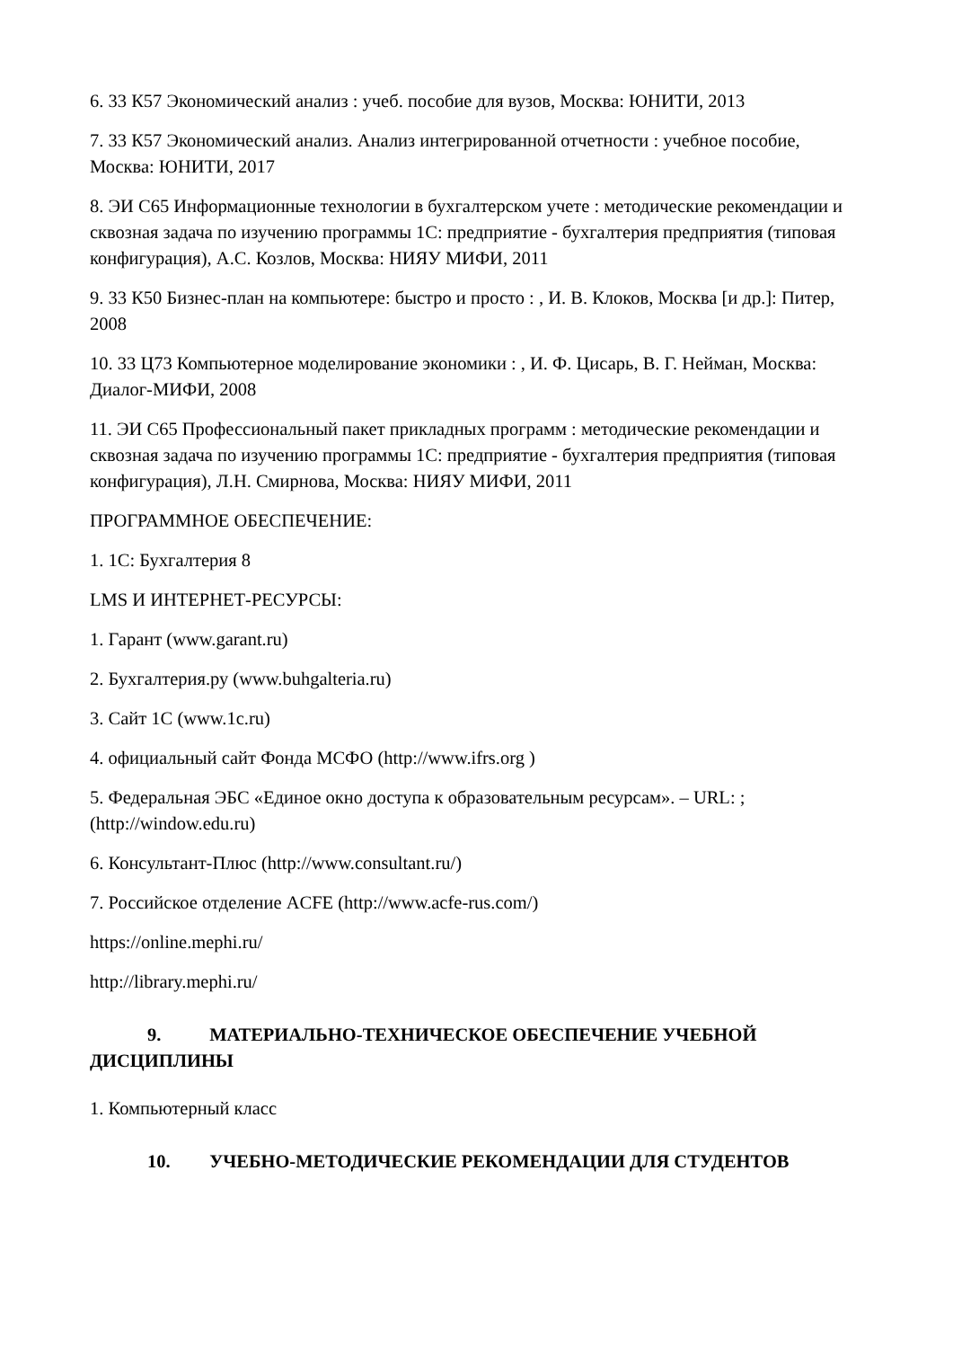6. 33 К57 Экономический анализ : учеб. пособие для вузов, Москва: ЮНИТИ, 2013
7. 33 К57 Экономический анализ. Анализ интегрированной отчетности : учебное пособие, Москва: ЮНИТИ, 2017
8. ЭИ С65 Информационные технологии в бухгалтерском учете : методические рекомендации и сквозная задача по изучению программы 1С: предприятие - бухгалтерия предприятия (типовая конфигурация), А.С. Козлов, Москва: НИЯУ МИФИ, 2011
9. 33 К50 Бизнес-план на компьютере: быстро и просто : , И. В. Клоков, Москва [и др.]: Питер, 2008
10. 33 Ц73 Компьютерное моделирование экономики : , И. Ф. Цисарь, В. Г. Нейман, Москва: Диалог-МИФИ, 2008
11. ЭИ С65 Профессиональный пакет прикладных программ : методические рекомендации и сквозная задача по изучению программы 1С: предприятие - бухгалтерия предприятия (типовая конфигурация), Л.Н. Смирнова, Москва: НИЯУ МИФИ, 2011
ПРОГРАММНОЕ ОБЕСПЕЧЕНИЕ:
1. 1С: Бухгалтерия 8
LMS И ИНТЕРНЕТ-РЕСУРСЫ:
1. Гарант (www.garant.ru)
2. Бухгалтерия.ру (www.buhgalteria.ru)
3. Сайт 1С (www.1c.ru)
4. официальный сайт Фонда МСФО (http://www.ifrs.org )
5. Федеральная ЭБС «Единое окно доступа к образовательным ресурсам». – URL: ; (http://window.edu.ru)
6. Консультант-Плюс (http://www.consultant.ru/)
7. Российское отделение ACFE (http://www.acfe-rus.com/)
https://online.mephi.ru/
http://library.mephi.ru/
9. МАТЕРИАЛЬНО-ТЕХНИЧЕСКОЕ ОБЕСПЕЧЕНИЕ УЧЕБНОЙ ДИСЦИПЛИНЫ
1. Компьютерный класс
10. УЧЕБНО-МЕТОДИЧЕСКИЕ РЕКОМЕНДАЦИИ ДЛЯ СТУДЕНТОВ